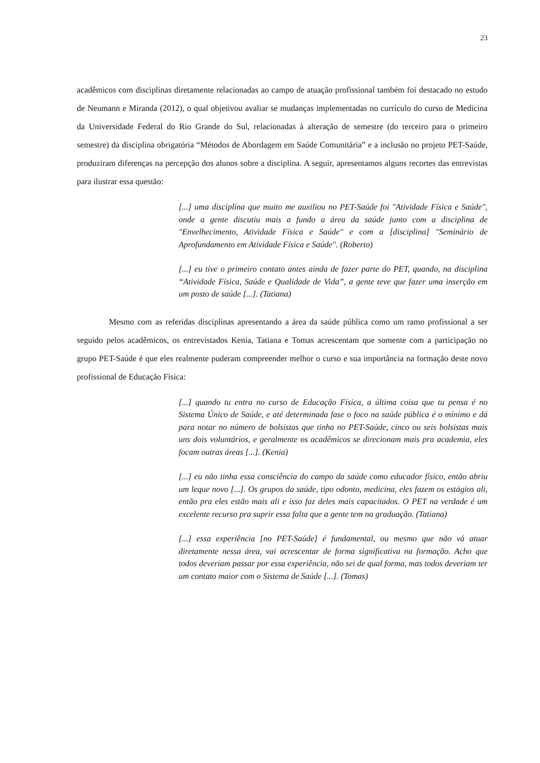23
acadêmicos com disciplinas diretamente relacionadas ao campo de atuação profissional também foi destacado no estudo de Neumann e Miranda (2012), o qual objetivou avaliar se mudanças implementadas no currículo do curso de Medicina da Universidade Federal do Rio Grande do Sul, relacionadas à alteração de semestre (do terceiro para o primeiro semestre) da disciplina obrigatória “Métodos de Abordagem em Saúde Comunitária” e a inclusão no projeto PET-Saúde, produziram diferenças na percepção dos alunos sobre a disciplina. A seguir, apresentamos alguns recortes das entrevistas para ilustrar essa questão:
[...] uma disciplina que muito me auxiliou no PET-Saúde foi "Atividade Física e Saúde", onde a gente discutiu mais a fundo a área da saúde junto com a disciplina de "Envelhecimento, Atividade Física e Saúde" e com a [disciplina] "Seminário de Aprofundamento em Atividade Física e Saúde". (Roberto)
[...] eu tive o primeiro contato antes ainda de fazer parte do PET, quando, na disciplina “Atividade Física, Saúde e Qualidade de Vida”, a gente teve que fazer uma inserção em um posto de saúde [...]. (Tatiana)
Mesmo com as referidas disciplinas apresentando a área da saúde pública como um ramo profissional a ser seguido pelos acadêmicos, os entrevistados Kenia, Tatiana e Tomas acrescentam que somente com a participação no grupo PET-Saúde é que eles realmente puderam compreender melhor o curso e sua importância na formação deste novo profissional de Educação Física:
[...] quando tu entra no curso de Educação Física, a última coisa que tu pensa é no Sistema Único de Saúde, e até determinada fase o foco na saúde pública é o mínimo e dá para notar no número de bolsistas que tinha no PET-Saúde, cinco ou seis bolsistas mais uns dois voluntários, e geralmente os acadêmicos se direcionam mais pra academia, eles focam outras áreas [...]. (Kenia)
[...] eu não tinha essa consciência do campo da saúde como educador físico, então abriu um leque novo [...]. Os grupos da saúde, tipo odonto, medicina, eles fazem os estágios ali, então pra eles estão mais ali e isso faz deles mais capacitados. O PET na verdade é um excelente recurso pra suprir essa falta que a gente tem na graduação. (Tatiana)
[...] essa experiência [no PET-Saúde] é fundamental, ou mesmo que não vá atuar diretamente nessa área, vai acrescentar de forma significativa na formação. Acho que todos deveriam passar por essa experiência, não sei de qual forma, mas todos deveriam ter um contato maior com o Sistema de Saúde [...]. (Tomas)